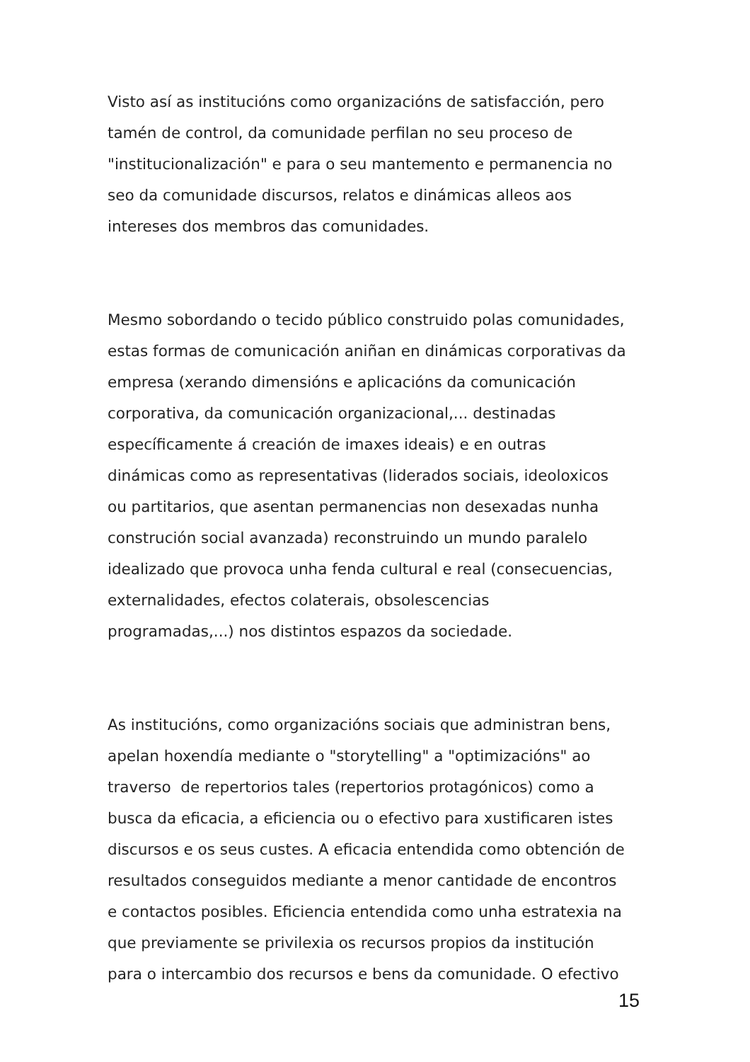Visto así as institucións como organizacións de satisfacción, pero
tamén de control, da comunidade perfilan no seu proceso de
"institucionalización" e para o seu mantemento e permanencia no
seo da comunidade discursos, relatos e dinámicas alleos aos
intereses dos membros das comunidades.
Mesmo sobordando o tecido público construido polas comunidades,
estas formas de comunicación aniñan en dinámicas corporativas da
empresa (xerando dimensións e aplicacións da comunicación
corporativa, da comunicación organizacional,... destinadas
específicamente á creación de imaxes ideais) e en outras
dinámicas como as representativas (liderados sociais, ideoloxicos
ou partitarios, que asentan permanencias non desexadas nunha
construción social avanzada) reconstruindo un mundo paralelo
idealizado que provoca unha fenda cultural e real (consecuencias,
externalidades, efectos colaterais, obsolescencias
programadas,...) nos distintos espazos da sociedade.
As institucións, como organizacións sociais que administran bens,
apelan hoxendía mediante o "storytelling" a "optimizacións" ao
traverso de repertorios tales (repertorios protagónicos) como a
busca da eficacia, a eficiencia ou o efectivo para xustificaren istes
discursos e os seus custes. A eficacia entendida como obtención de
resultados conseguidos mediante a menor cantidade de encontros
e contactos posibles. Eficiencia entendida como unha estratexia na
que previamente se privilexia os recursos propios da institución
para o intercambio dos recursos e bens da comunidade. O efectivo
15